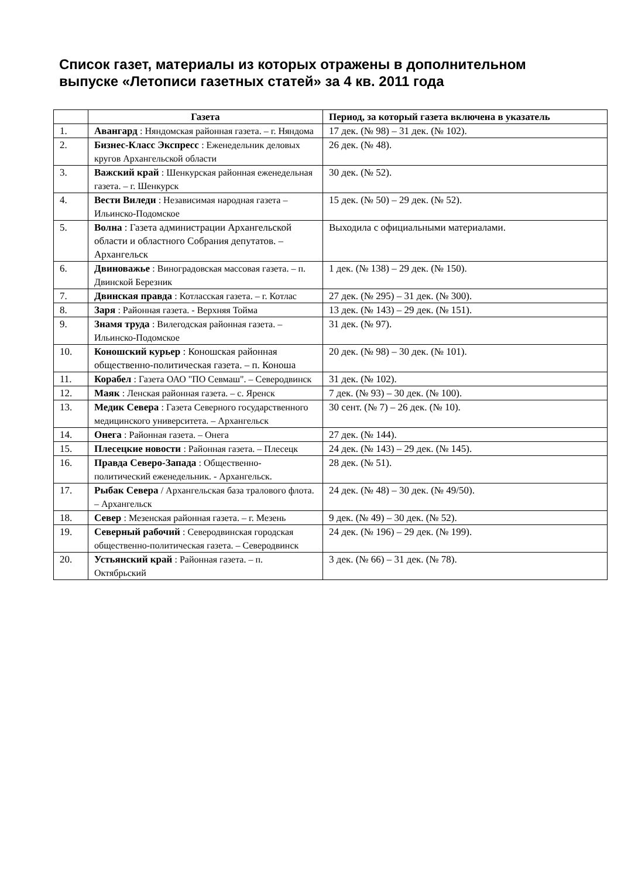Список газет, материалы из которых отражены в дополнительном выпуске «Летописи газетных статей» за 4 кв. 2011 года
| | Газета | Период, за который газета включена в указатель |
| --- | --- | --- |
| 1. | Авангард : Няндомская районная газета. – г. Няндома | 17 дек. (№ 98) – 31 дек. (№ 102). |
| 2. | Бизнес-Класс Экспресс : Еженедельник деловых кругов Архангельской области | 26 дек. (№ 48). |
| 3. | Важский край : Шенкурская районная еженедельная газета. – г. Шенкурск | 30 дек. (№ 52). |
| 4. | Вести Виледи : Независимая народная газета – Ильинско-Подомское | 15 дек. (№ 50) – 29 дек. (№ 52). |
| 5. | Волна : Газета администрации Архангельской области и областного Собрания депутатов. – Архангельск | Выходила с официальными материалами. |
| 6. | Двиноважье : Виноградовская массовая газета. – п. Двинской Березник | 1 дек. (№ 138) – 29 дек. (№ 150). |
| 7. | Двинская правда : Котласская газета. – г. Котлас | 27 дек. (№ 295) – 31 дек. (№ 300). |
| 8. | Заря : Районная газета. - Верхняя Тойма | 13 дек. (№ 143) – 29 дек. (№ 151). |
| 9. | Знамя труда : Вилегодская районная газета. – Ильинско-Подомское | 31 дек. (№ 97). |
| 10. | Коношский курьер : Коношская районная общественно-политическая газета. – п. Коноша | 20 дек. (№ 98) – 30 дек. (№ 101). |
| 11. | Корабел : Газета ОАО "ПО Севмаш". – Северодвинск | 31 дек. (№ 102). |
| 12. | Маяк : Ленская районная газета. – с. Яренск | 7 дек. (№ 93) – 30 дек. (№ 100). |
| 13. | Медик Севера : Газета Северного государственного медицинского университета. – Архангельск | 30 сент. (№ 7) – 26 дек. (№ 10). |
| 14. | Онега : Районная газета. – Онега | 27 дек. (№ 144). |
| 15. | Плесецкие новости : Районная газета. – Плесецк | 24 дек. (№ 143) – 29 дек. (№ 145). |
| 16. | Правда Северо-Запада : Общественно-политический еженедельник. - Архангельск. | 28 дек. (№ 51). |
| 17. | Рыбак Севера / Архангельская база тралового флота. – Архангельск | 24 дек. (№ 48) – 30 дек. (№ 49/50). |
| 18. | Север : Мезенская районная газета. – г. Мезень | 9 дек. (№ 49) – 30 дек. (№ 52). |
| 19. | Северный рабочий : Северодвинская городская общественно-политическая газета. – Северодвинск | 24 дек. (№ 196) – 29 дек. (№ 199). |
| 20. | Устьянский край : Районная газета. – п. Октябрьский | 3 дек. (№ 66) – 31 дек. (№ 78). |